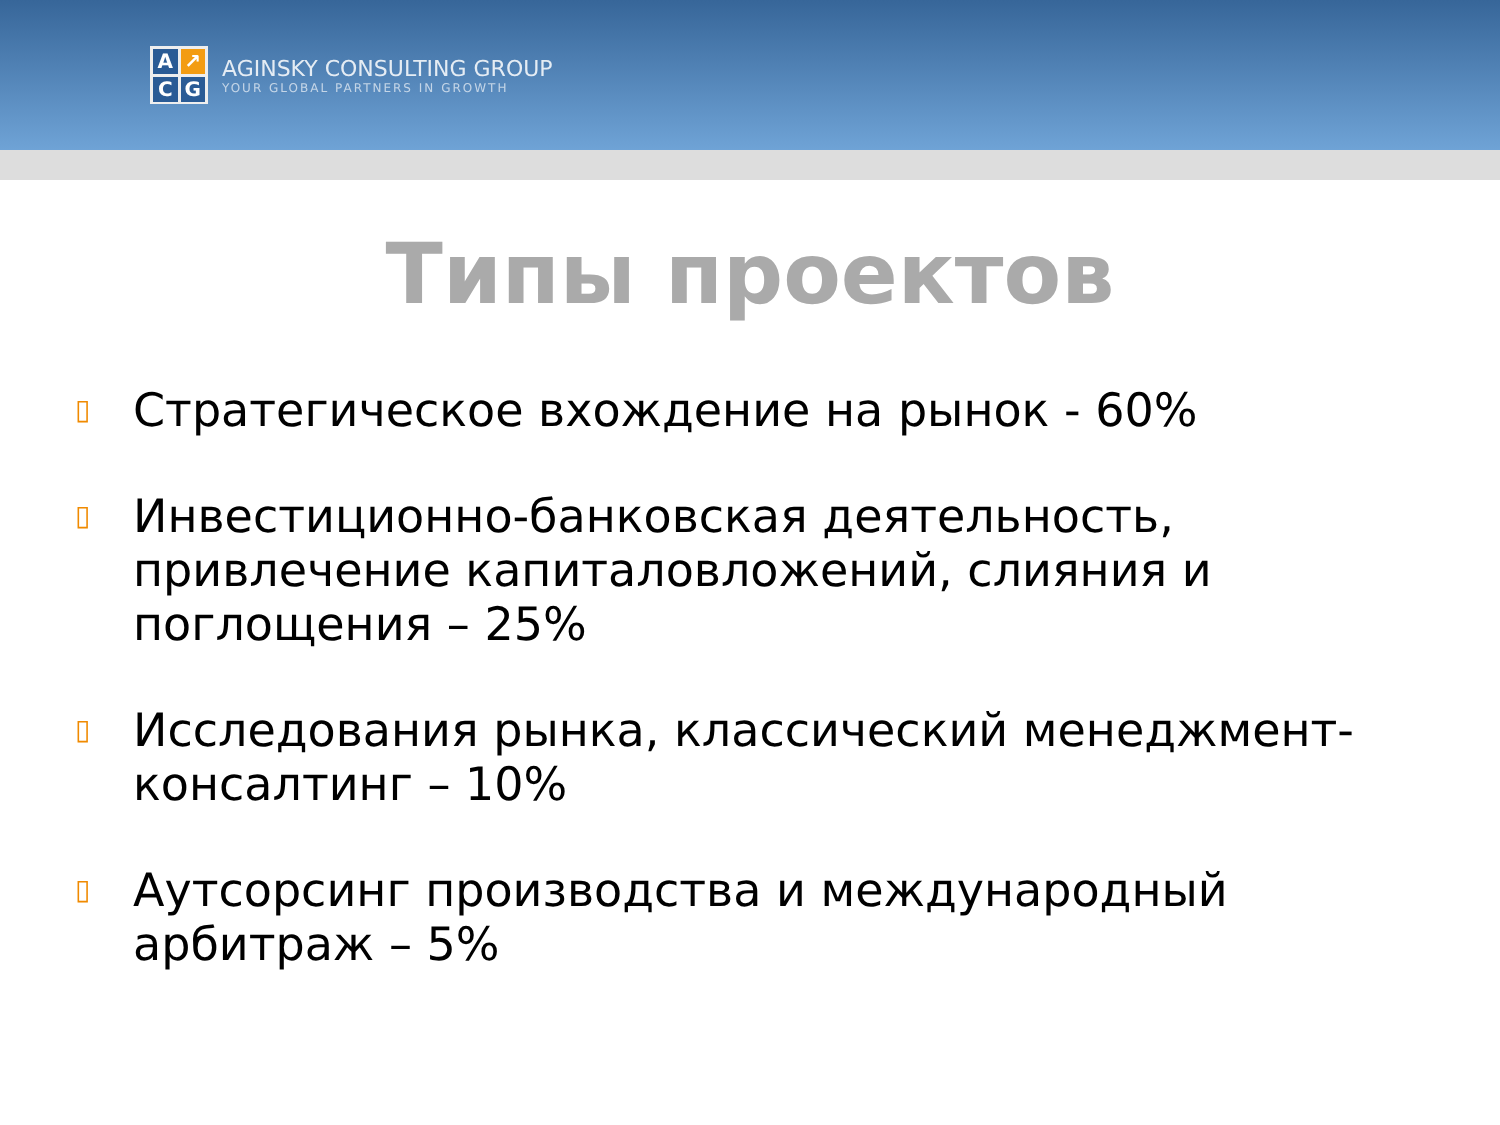A ↗ C G
AGINSKY CONSULTING GROUP
YOUR GLOBAL PARTNERS IN GROWTH
Типы проектов
▯ Стратегическое вхождение на рынок - 60%
▯ Инвестиционно-банковская деятельность, привлечение капиталовложений, слияния и поглощения – 25%
▯ Исследования рынка, классический менеджмент-консалтинг – 10%
▯ Аутсорсинг производства и международный арбитраж – 5%